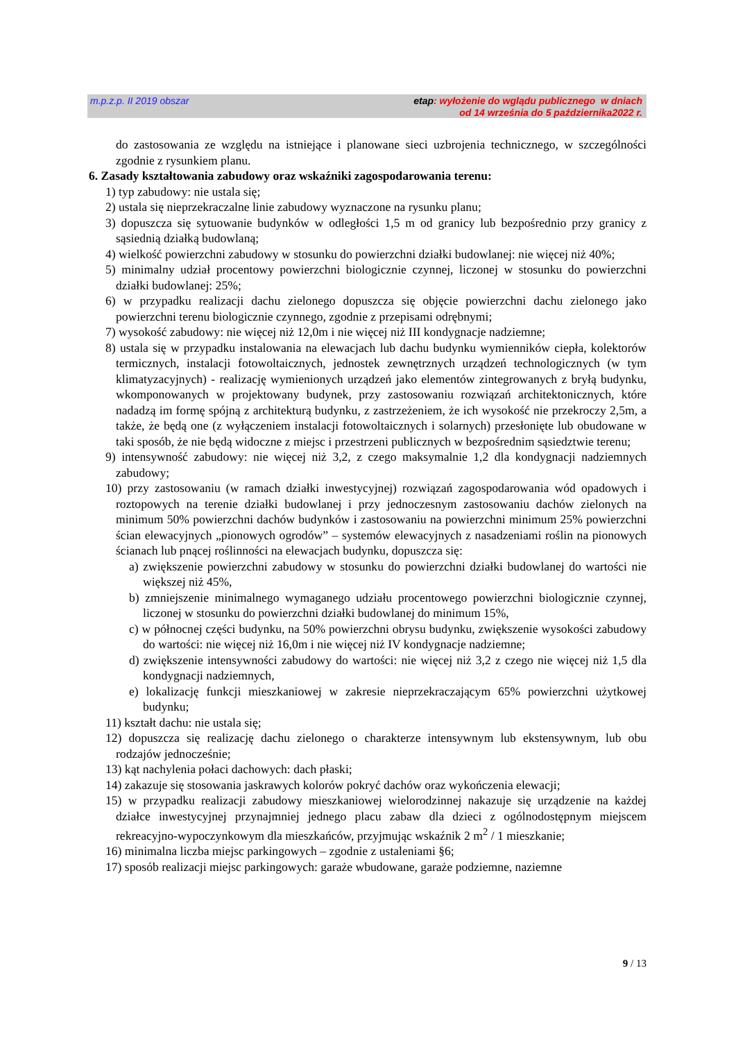m.p.z.p. II 2019 obszar etap: wyłożenie do wglądu publicznego w dniach
od 14 września do 5 października2022 r.
do zastosowania ze względu na istniejące i planowane sieci uzbrojenia technicznego, w szczególności zgodnie z rysunkiem planu.
6. Zasady kształtowania zabudowy oraz wskaźniki zagospodarowania terenu:
1) typ zabudowy: nie ustala się;
2) ustala się nieprzekraczalne linie zabudowy wyznaczone na rysunku planu;
3) dopuszcza się sytuowanie budynków w odległości 1,5 m od granicy lub bezpośrednio przy granicy z sąsiednią działką budowlaną;
4) wielkość powierzchni zabudowy w stosunku do powierzchni działki budowlanej: nie więcej niż 40%;
5) minimalny udział procentowy powierzchni biologicznie czynnej, liczonej w stosunku do powierzchni działki budowlanej: 25%;
6) w przypadku realizacji dachu zielonego dopuszcza się objęcie powierzchni dachu zielonego jako powierzchni terenu biologicznie czynnego, zgodnie z przepisami odrębnymi;
7) wysokość zabudowy: nie więcej niż 12,0m i nie więcej niż III kondygnacje nadziemne;
8) ustala się w przypadku instalowania na elewacjach lub dachu budynku wymienników ciepła, kolektorów termicznych, instalacji fotowoltaicznych, jednostek zewnętrznych urządzeń technologicznych (w tym klimatyzacyjnych) - realizację wymienionych urządzeń jako elementów zintegrowanych z bryłą budynku, wkomponowanych w projektowany budynek, przy zastosowaniu rozwiązań architektonicznych, które nadadzą im formę spójną z architekturą budynku, z zastrzeżeniem, że ich wysokość nie przekroczy 2,5m, a także, że będą one (z wyłączeniem instalacji fotowoltaicznych i solarnych) przesłonięte lub obudowane w taki sposób, że nie będą widoczne z miejsc i przestrzeni publicznych w bezpośrednim sąsiedztwie terenu;
9) intensywność zabudowy: nie więcej niż 3,2, z czego maksymalnie 1,2 dla kondygnacji nadziemnych zabudowy;
10) przy zastosowaniu (w ramach działki inwestycyjnej) rozwiązań zagospodarowania wód opadowych i roztopowych na terenie działki budowlanej i przy jednoczesnym zastosowaniu dachów zielonych na minimum 50% powierzchni dachów budynków i zastosowaniu na powierzchni minimum 25% powierzchni ścian elewacyjnych „pionowych ogrodów” – systemów elewacyjnych z nasadzeniami roślin na pionowych ścianach lub pnącej roślinności na elewacjach budynku, dopuszcza się:
a) zwiększenie powierzchni zabudowy w stosunku do powierzchni działki budowlanej do wartości nie większej niż 45%,
b) zmniejszenie minimalnego wymaganego udziału procentowego powierzchni biologicznie czynnej, liczonej w stosunku do powierzchni działki budowlanej do minimum 15%,
c) w północnej części budynku, na 50% powierzchni obrysu budynku, zwiększenie wysokości zabudowy do wartości: nie więcej niż 16,0m i nie więcej niż IV kondygnacje nadziemne;
d) zwiększenie intensywności zabudowy do wartości: nie więcej niż 3,2 z czego nie więcej niż 1,5 dla kondygnacji nadziemnych,
e) lokalizację funkcji mieszkaniowej w zakresie nieprzekraczającym 65% powierzchni użytkowej budynku;
11) kształt dachu: nie ustala się;
12) dopuszcza się realizację dachu zielonego o charakterze intensywnym lub ekstensywnym, lub obu rodzajów jednocześnie;
13) kąt nachylenia połaci dachowych: dach płaski;
14) zakazuje się stosowania jaskrawych kolorów pokryć dachów oraz wykończenia elewacji;
15) w przypadku realizacji zabudowy mieszkaniowej wielorodzinnej nakazuje się urządzenie na każdej działce inwestycyjnej przynajmniej jednego placu zabaw dla dzieci z ogólnodostępnym miejscem rekreacyjno-wypoczynkowym dla mieszkańców, przyjmując wskaźnik 2 m<sup>2</sup> / 1 mieszkanie;
16) minimalna liczba miejsc parkingowych – zgodnie z ustaleniami §6;
17) sposób realizacji miejsc parkingowych: garaże wbudowane, garaże podziemne, naziemne
9 / 13